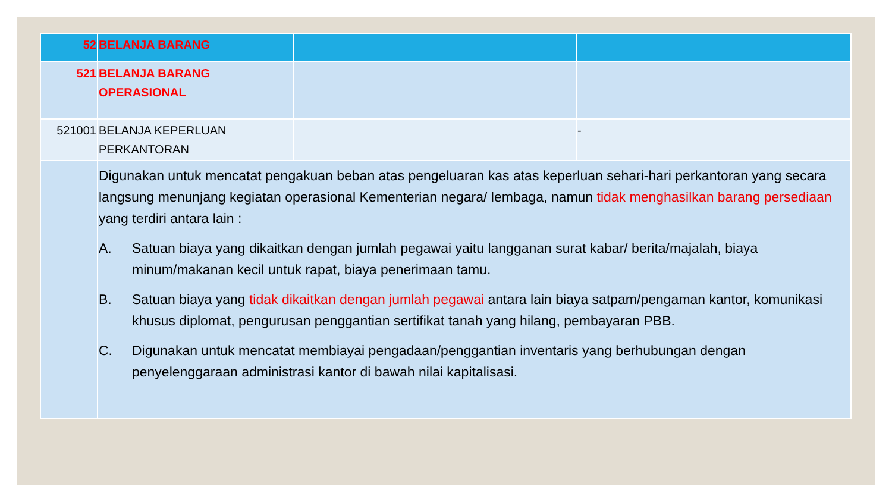| 52 | BELANJA BARANG | | |
| 521 | BELANJA BARANG OPERASIONAL | | |
| 521001 | BELANJA KEPERLUAN PERKANTORAN | | - |
| | Digunakan untuk mencatat pengakuan beban atas pengeluaran kas atas keperluan sehari-hari perkantoran yang secara langsung menunjang kegiatan operasional Kementerian negara/ lembaga, namun tidak menghasilkan barang persediaan yang terdiri antara lain : A. Satuan biaya yang dikaitkan dengan jumlah pegawai yaitu langganan surat kabar/ berita/majalah, biaya minum/makanan kecil untuk rapat, biaya penerimaan tamu. B. Satuan biaya yang tidak dikaitkan dengan jumlah pegawai antara lain biaya satpam/pengaman kantor, komunikasi khusus diplomat, pengurusan penggantian sertifikat tanah yang hilang, pembayaran PBB. C. Digunakan untuk mencatat membiayai pengadaan/penggantian inventaris yang berhubungan dengan penyelenggaraan administrasi kantor di bawah nilai kapitalisasi. | | |